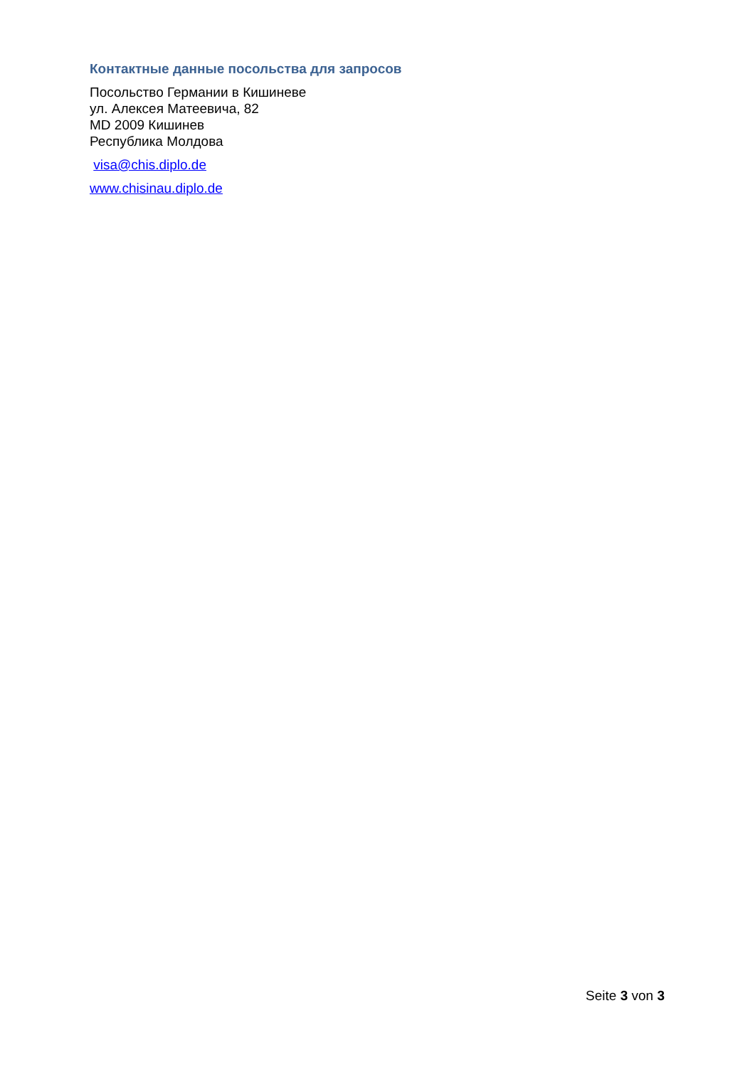Контактные данные посольства для запросов
Посольство Германии в Кишиневе
ул. Алексея Матеевича, 82
MD 2009 Кишинев
Республика Молдова
visa@chis.diplo.de
www.chisinau.diplo.de
Seite 3 von 3